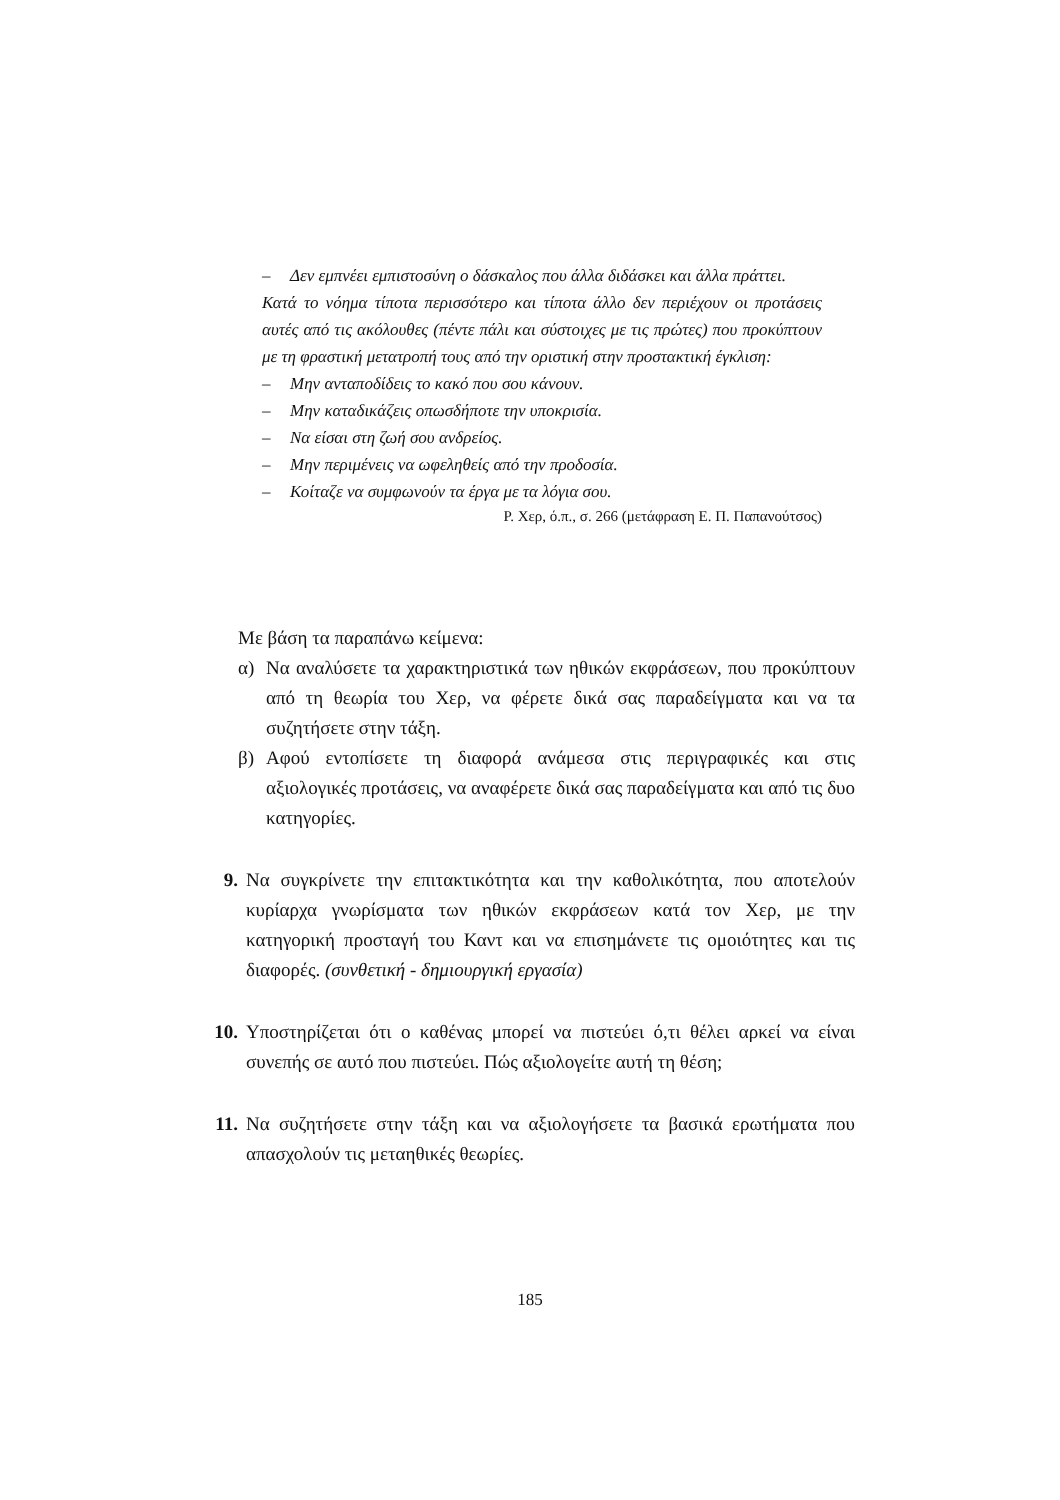– Δεν εμπνέει εμπιστοσύνη ο δάσκαλος που άλλα διδάσκει και άλλα πράττει.
Κατά το νόημα τίποτα περισσότερο και τίποτα άλλο δεν περιέχουν οι προτάσεις αυτές από τις ακόλουθες (πέντε πάλι και σύστοιχες με τις πρώτες) που προκύπτουν με τη φραστική μετατροπή τους από την οριστική στην προστακτική έγκλιση:
– Μην ανταποδίδεις το κακό που σου κάνουν.
– Μην καταδικάζεις οπωσδήποτε την υποκρισία.
– Να είσαι στη ζωή σου ανδρείος.
– Μην περιμένεις να ωφεληθείς από την προδοσία.
– Κοίταζε να συμφωνούν τα έργα με τα λόγια σου.
Ρ. Χερ, ό.π., σ. 266 (μετάφραση Ε. Π. Παπανούτσος)
Με βάση τα παραπάνω κείμενα:
α) Να αναλύσετε τα χαρακτηριστικά των ηθικών εκφράσεων, που προκύπτουν από τη θεωρία του Χερ, να φέρετε δικά σας παραδείγματα και να τα συζητήσετε στην τάξη.
β) Αφού εντοπίσετε τη διαφορά ανάμεσα στις περιγραφικές και στις αξιολογικές προτάσεις, να αναφέρετε δικά σας παραδείγματα και από τις δυο κατηγορίες.
9. Να συγκρίνετε την επιτακτικότητα και την καθολικότητα, που αποτελούν κυρίαρχα γνωρίσματα των ηθικών εκφράσεων κατά τον Χερ, με την κατηγορική προσταγή του Καντ και να επισημάνετε τις ομοιότητες και τις διαφορές. (συνθετική - δημιουργική εργασία)
10. Υποστηρίζεται ότι ο καθένας μπορεί να πιστεύει ό,τι θέλει αρκεί να είναι συνεπής σε αυτό που πιστεύει. Πώς αξιολογείτε αυτή τη θέση;
11. Να συζητήσετε στην τάξη και να αξιολογήσετε τα βασικά ερωτήματα που απασχολούν τις μεταηθικές θεωρίες.
185